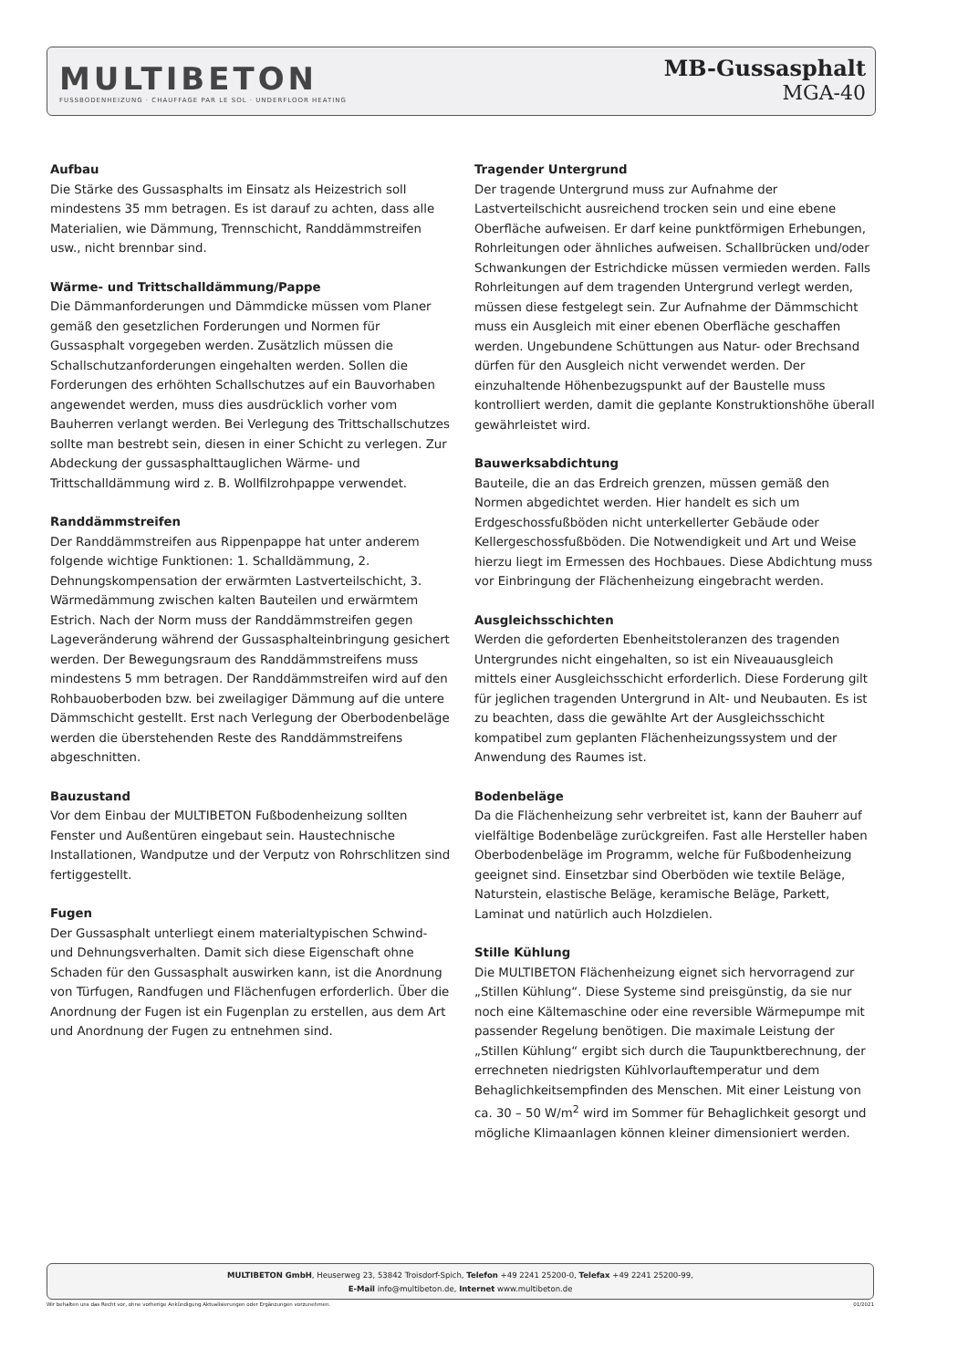MULTIBETON
FUSSBODENHEIZUNG · CHAUFFAGE PAR LE SOL · UNDERFLOOR HEATING
MB-Gussasphalt
MGA-40
Aufbau
Die Stärke des Gussasphalts im Einsatz als Heizestrich soll mindestens 35 mm betragen. Es ist darauf zu achten, dass alle Materialien, wie Dämmung, Trennschicht, Randdämmstreifen usw., nicht brennbar sind.
Wärme- und Trittschalldämmung/Pappe
Die Dämmanforderungen und Dämmdicke müssen vom Planer gemäß den gesetzlichen Forderungen und Normen für Gussasphalt vorgegeben werden. Zusätzlich müssen die Schallschutzanforderungen eingehalten werden. Sollen die Forderungen des erhöhten Schallschutzes auf ein Bauvorhaben angewendet werden, muss dies ausdrücklich vorher vom Bauherren verlangt werden. Bei Verlegung des Trittschallschutzes sollte man bestrebt sein, diesen in einer Schicht zu verlegen. Zur Abdeckung der gussasphalttauglichen Wärme- und Trittschalldämmung wird z. B. Wollfilzrohpappe verwendet.
Randdämmstreifen
Der Randdämmstreifen aus Rippenpappe hat unter anderem folgende wichtige Funktionen: 1. Schalldämmung, 2. Dehnungskompensation der erwärmten Lastverteilschicht, 3. Wärmedämmung zwischen kalten Bauteilen und erwärmtem Estrich. Nach der Norm muss der Randdämmstreifen gegen Lageveränderung während der Gussasphalteinbringung gesichert werden. Der Bewegungsraum des Randdämmstreifens muss mindestens 5 mm betragen. Der Randdämmstreifen wird auf den Rohbauoberboden bzw. bei zweilagiger Dämmung auf die untere Dämmschicht gestellt. Erst nach Verlegung der Oberbodenbeläge werden die überstehenden Reste des Randdämmstreifens abgeschnitten.
Bauzustand
Vor dem Einbau der MULTIBETON Fußbodenheizung sollten Fenster und Außentüren eingebaut sein. Haustechnische Installationen, Wandputze und der Verputz von Rohrschlitzen sind fertiggestellt.
Fugen
Der Gussasphalt unterliegt einem materialtypischen Schwind- und Dehnungsverhalten. Damit sich diese Eigenschaft ohne Schaden für den Gussasphalt auswirken kann, ist die Anordnung von Türfugen, Randfugen und Flächenfugen erforderlich. Über die Anordnung der Fugen ist ein Fugenplan zu erstellen, aus dem Art und Anordnung der Fugen zu entnehmen sind.
Tragender Untergrund
Der tragende Untergrund muss zur Aufnahme der Lastverteilschicht ausreichend trocken sein und eine ebene Oberfläche aufweisen. Er darf keine punktförmigen Erhebungen, Rohrleitungen oder ähnliches aufweisen. Schallbrücken und/oder Schwankungen der Estrichdicke müssen vermieden werden. Falls Rohrleitungen auf dem tragenden Untergrund verlegt werden, müssen diese festgelegt sein. Zur Aufnahme der Dämmschicht muss ein Ausgleich mit einer ebenen Oberfläche geschaffen werden. Ungebundene Schüttungen aus Natur- oder Brechsand dürfen für den Ausgleich nicht verwendet werden. Der einzuhaltende Höhenbezugspunkt auf der Baustelle muss kontrolliert werden, damit die geplante Konstruktionshöhe überall gewährleistet wird.
Bauwerksabdichtung
Bauteile, die an das Erdreich grenzen, müssen gemäß den Normen abgedichtet werden. Hier handelt es sich um Erdgeschossfußböden nicht unterkellerter Gebäude oder Kellergeschossfußböden. Die Notwendigkeit und Art und Weise hierzu liegt im Ermessen des Hochbaues. Diese Abdichtung muss vor Einbringung der Flächenheizung eingebracht werden.
Ausgleichsschichten
Werden die geforderten Ebenheitstoleranzen des tragenden Untergrundes nicht eingehalten, so ist ein Niveauausgleich mittels einer Ausgleichsschicht erforderlich. Diese Forderung gilt für jeglichen tragenden Untergrund in Alt- und Neubauten. Es ist zu beachten, dass die gewählte Art der Ausgleichsschicht kompatibel zum geplanten Flächenheizungssystem und der Anwendung des Raumes ist.
Bodenbeläge
Da die Flächenheizung sehr verbreitet ist, kann der Bauherr auf vielfältige Bodenbeläge zurückgreifen. Fast alle Hersteller haben Oberbodenbeläge im Programm, welche für Fußbodenheizung geeignet sind. Einsetzbar sind Oberböden wie textile Beläge, Naturstein, elastische Beläge, keramische Beläge, Parkett, Laminat und natürlich auch Holzdielen.
Stille Kühlung
Die MULTIBETON Flächenheizung eignet sich hervorragend zur „Stillen Kühlung“. Diese Systeme sind preisgünstig, da sie nur noch eine Kältemaschine oder eine reversible Wärmepumpe mit passender Regelung benötigen. Die maximale Leistung der „Stillen Kühlung“ ergibt sich durch die Taupunktberechnung, der errechneten niedrigsten Kühlvorlauftemperatur und dem Behaglichkeitsempfinden des Menschen. Mit einer Leistung von ca. 30 – 50 W/m<sup>2</sup> wird im Sommer für Behaglichkeit gesorgt und mögliche Klimaanlagen können kleiner dimensioniert werden.
MULTIBETON GmbH, Heuserweg 23, 53842 Troisdorf-Spich, Telefon +49 2241 25200-0, Telefax +49 2241 25200-99,
E-Mail info@multibeton.de, Internet www.multibeton.de
Wir behalten uns das Recht vor, ohne vorherige Ankündigung Aktualisierungen oder Ergänzungen vorzunehmen. 01/2021